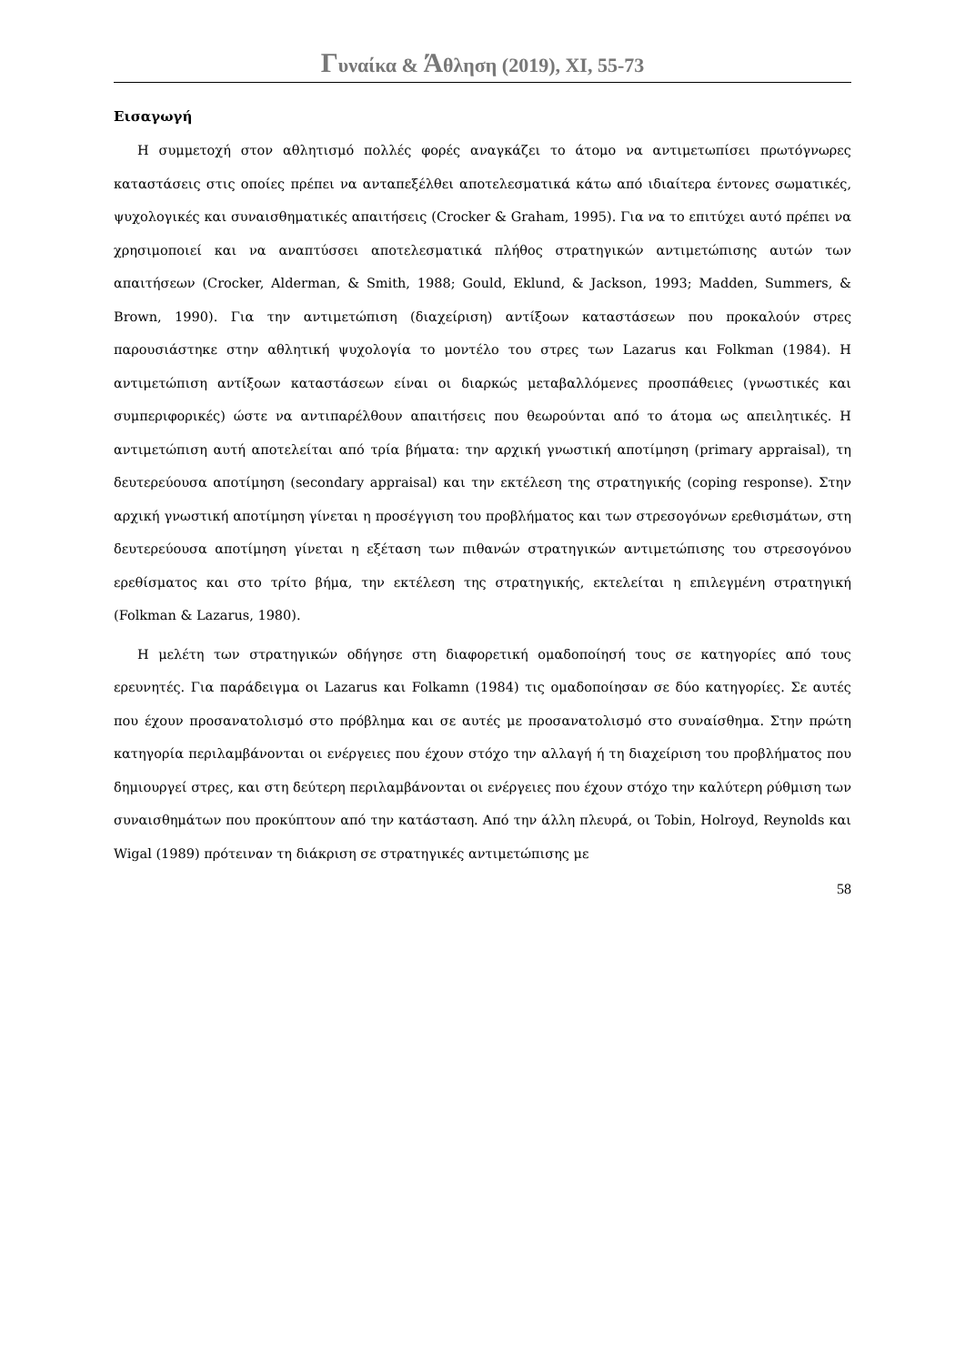Γυναίκα & Άθληση (2019), XI, 55-73
Εισαγωγή
Η συμμετοχή στον αθλητισμό πολλές φορές αναγκάζει το άτομο να αντιμετωπίσει πρωτόγνωρες καταστάσεις στις οποίες πρέπει να ανταπεξέλθει αποτελεσματικά κάτω από ιδιαίτερα έντονες σωματικές, ψυχολογικές και συναισθηματικές απαιτήσεις (Crocker & Graham, 1995). Για να το επιτύχει αυτό πρέπει να χρησιμοποιεί και να αναπτύσσει αποτελεσματικά πλήθος στρατηγικών αντιμετώπισης αυτών των απαιτήσεων (Crocker, Alderman, & Smith, 1988; Gould, Eklund, & Jackson, 1993; Madden, Summers, & Brown, 1990). Για την αντιμετώπιση (διαχείριση) αντίξοων καταστάσεων που προκαλούν στρες παρουσιάστηκε στην αθλητική ψυχολογία το μοντέλο του στρες των Lazarus και Folkman (1984). Η αντιμετώπιση αντίξοων καταστάσεων είναι οι διαρκώς μεταβαλλόμενες προσπάθειες (γνωστικές και συμπεριφορικές) ώστε να αντιπαρέλθουν απαιτήσεις που θεωρούνται από το άτομα ως απειλητικές. Η αντιμετώπιση αυτή αποτελείται από τρία βήματα: την αρχική γνωστική αποτίμηση (primary appraisal), τη δευτερεύουσα αποτίμηση (secondary appraisal) και την εκτέλεση της στρατηγικής (coping response). Στην αρχική γνωστική αποτίμηση γίνεται η προσέγγιση του προβλήματος και των στρεσογόνων ερεθισμάτων, στη δευτερεύουσα αποτίμηση γίνεται η εξέταση των πιθανών στρατηγικών αντιμετώπισης του στρεσογόνου ερεθίσματος και στο τρίτο βήμα, την εκτέλεση της στρατηγικής, εκτελείται η επιλεγμένη στρατηγική (Folkman & Lazarus, 1980).
Η μελέτη των στρατηγικών οδήγησε στη διαφορετική ομαδοποίησή τους σε κατηγορίες από τους ερευνητές. Για παράδειγμα οι Lazarus και Folkamn (1984) τις ομαδοποίησαν σε δύο κατηγορίες. Σε αυτές που έχουν προσανατολισμό στο πρόβλημα και σε αυτές με προσανατολισμό στο συναίσθημα. Στην πρώτη κατηγορία περιλαμβάνονται οι ενέργειες που έχουν στόχο την αλλαγή ή τη διαχείριση του προβλήματος που δημιουργεί στρες, και στη δεύτερη περιλαμβάνονται οι ενέργειες που έχουν στόχο την καλύτερη ρύθμιση των συναισθημάτων που προκύπτουν από την κατάσταση. Από την άλλη πλευρά, οι Tobin, Holroyd, Reynolds και Wigal (1989) πρότειναν τη διάκριση σε στρατηγικές αντιμετώπισης με
58